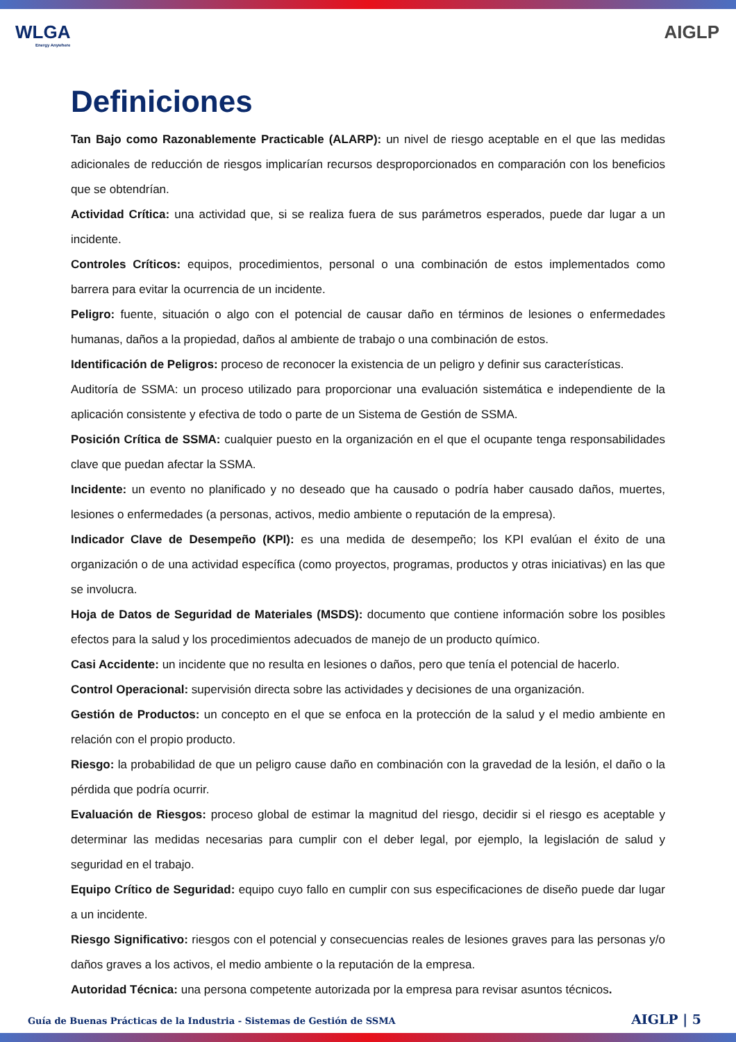WLGA
Energy Anywhere
AIGLP
Definiciones
Tan Bajo como Razonablemente Practicable (ALARP): un nivel de riesgo aceptable en el que las medidas adicionales de reducción de riesgos implicarían recursos desproporcionados en comparación con los beneficios que se obtendrían.
Actividad Crítica: una actividad que, si se realiza fuera de sus parámetros esperados, puede dar lugar a un incidente.
Controles Críticos: equipos, procedimientos, personal o una combinación de estos implementados como barrera para evitar la ocurrencia de un incidente.
Peligro: fuente, situación o algo con el potencial de causar daño en términos de lesiones o enfermedades humanas, daños a la propiedad, daños al ambiente de trabajo o una combinación de estos.
Identificación de Peligros: proceso de reconocer la existencia de un peligro y definir sus características.
Auditoría de SSMA: un proceso utilizado para proporcionar una evaluación sistemática e independiente de la aplicación consistente y efectiva de todo o parte de un Sistema de Gestión de SSMA.
Posición Crítica de SSMA: cualquier puesto en la organización en el que el ocupante tenga responsabilidades clave que puedan afectar la SSMA.
Incidente: un evento no planificado y no deseado que ha causado o podría haber causado daños, muertes, lesiones o enfermedades (a personas, activos, medio ambiente o reputación de la empresa).
Indicador Clave de Desempeño (KPI): es una medida de desempeño; los KPI evalúan el éxito de una organización o de una actividad específica (como proyectos, programas, productos y otras iniciativas) en las que se involucra.
Hoja de Datos de Seguridad de Materiales (MSDS): documento que contiene información sobre los posibles efectos para la salud y los procedimientos adecuados de manejo de un producto químico.
Casi Accidente: un incidente que no resulta en lesiones o daños, pero que tenía el potencial de hacerlo.
Control Operacional: supervisión directa sobre las actividades y decisiones de una organización.
Gestión de Productos: un concepto en el que se enfoca en la protección de la salud y el medio ambiente en relación con el propio producto.
Riesgo: la probabilidad de que un peligro cause daño en combinación con la gravedad de la lesión, el daño o la pérdida que podría ocurrir.
Evaluación de Riesgos: proceso global de estimar la magnitud del riesgo, decidir si el riesgo es aceptable y determinar las medidas necesarias para cumplir con el deber legal, por ejemplo, la legislación de salud y seguridad en el trabajo.
Equipo Crítico de Seguridad: equipo cuyo fallo en cumplir con sus especificaciones de diseño puede dar lugar a un incidente.
Riesgo Significativo: riesgos con el potencial y consecuencias reales de lesiones graves para las personas y/o daños graves a los activos, el medio ambiente o la reputación de la empresa.
Autoridad Técnica: una persona competente autorizada por la empresa para revisar asuntos técnicos.
Guía de Buenas Prácticas de la Industria - Sistemas de Gestión de SSMA AIGLP | 5